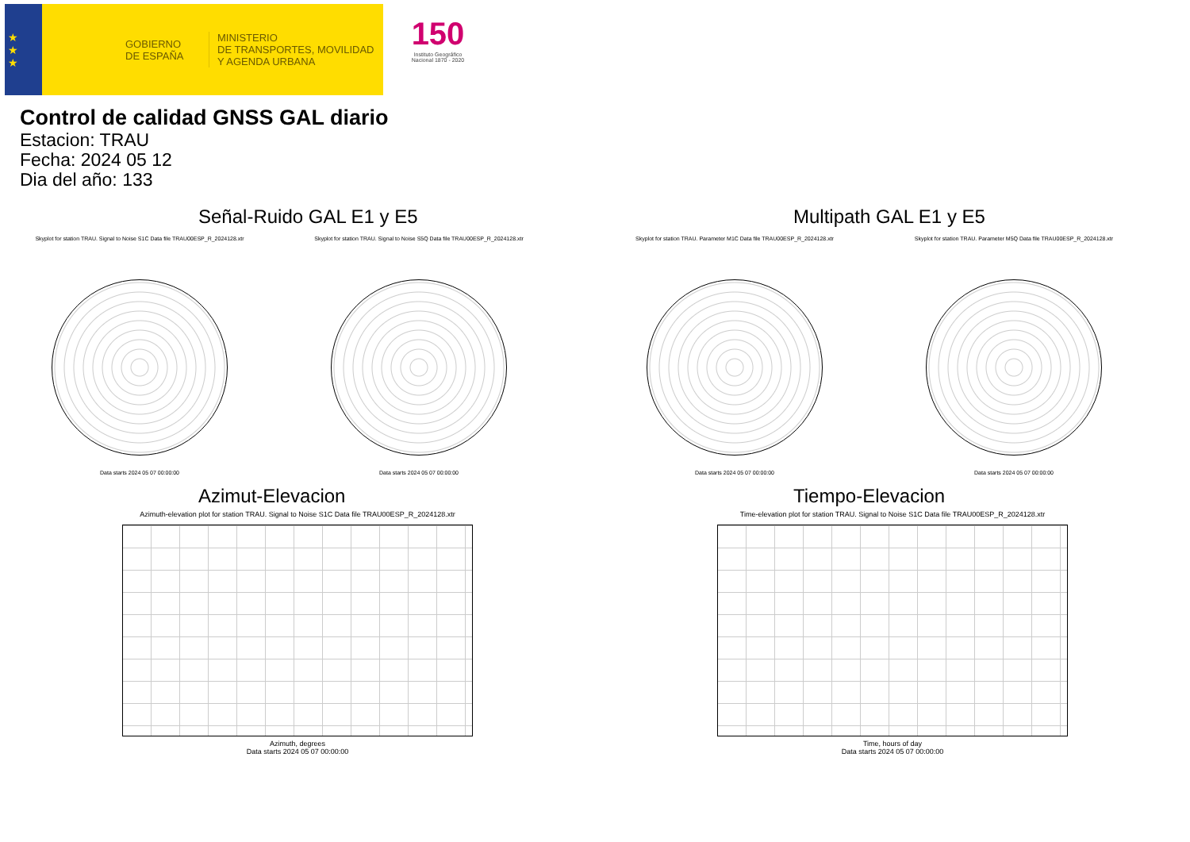★
★
★
GOBIERNO
DE ESPAÑA
MINISTERIO
DE TRANSPORTES, MOVILIDAD
Y AGENDA URBANA
150
Instituto Geográfico Nacional 1870 - 2020
Control de calidad GNSS GAL diario
Estacion: TRAU
Fecha: 2024 05 12
Dia del año: 133
Señal-Ruido GAL E1 y E5
Skyplot for station TRAU. Signal to Noise S1C Data file TRAU00ESP_R_2024128.xtr
Data starts 2024 05 07 00:00:00
Skyplot for station TRAU. Signal to Noise S5Q Data file TRAU00ESP_R_2024128.xtr
Data starts 2024 05 07 00:00:00
Multipath GAL E1 y E5
Skyplot for station TRAU. Parameter M1C Data file TRAU00ESP_R_2024128.xtr
Data starts 2024 05 07 00:00:00
Skyplot for station TRAU. Parameter M5Q Data file TRAU00ESP_R_2024128.xtr
Data starts 2024 05 07 00:00:00
Azimut-Elevacion
Azimuth-elevation plot for station TRAU. Signal to Noise S1C Data file TRAU00ESP_R_2024128.xtr
Azimuth, degrees
Data starts 2024 05 07 00:00:00
Tiempo-Elevacion
Time-elevation plot for station TRAU. Signal to Noise S1C Data file TRAU00ESP_R_2024128.xtr
Time, hours of day
Data starts 2024 05 07 00:00:00